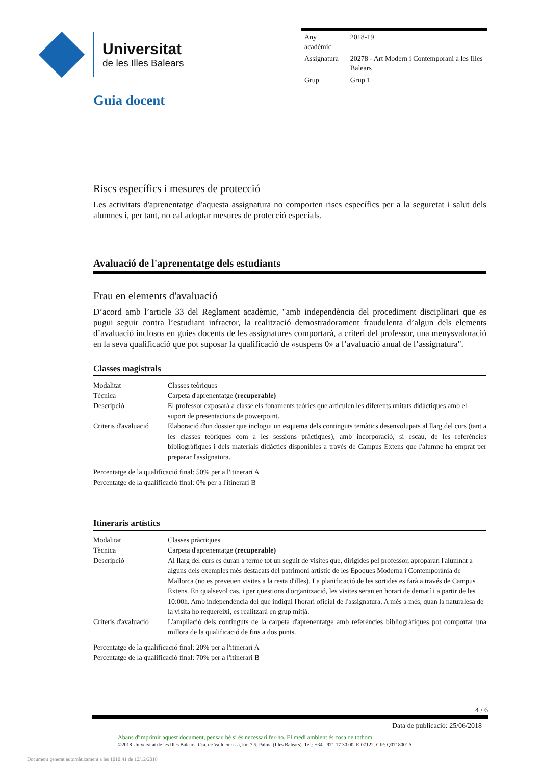Universitat
de les Illes Balears
| Any acadèmic | 2018-19 |
| Assignatura | 20278 - Art Modern i Contemporani a les Illes Balears |
| Grup | Grup 1 |
Guia docent
Riscs específics i mesures de protecció
Les activitats d'aprenentatge d'aquesta assignatura no comporten riscs específics per a la seguretat i salut dels alumnes i, per tant, no cal adoptar mesures de protecció especials.
Avaluació de l'aprenentatge dels estudiants
Frau en elements d'avaluació
D’acord amb l’article 33 del Reglament acadèmic, "amb independència del procediment disciplinari que es pugui seguir contra l’estudiant infractor, la realització demostradorament fraudulenta d’algun dels elements d’avaluació inclosos en guies docents de les assignatures comportarà, a criteri del professor, una menysvaloració en la seva qualificació que pot suposar la qualificació de «suspens 0» a l’avaluació anual de l’assignatura".
Classes magistrals
| Modalitat | Classes teòriques |
| Tècnica | Carpeta d'aprenentatge (recuperable) |
| Descripció | El professor exposarà a classe els fonaments teòrics que articulen les diferents unitats didàctiques amb el suport de presentacions de powerpoint. |
| Criteris d'avaluació | Elaboració d'un dossier que inclogui un esquema dels continguts temàtics desenvolupats al llarg del curs (tant a les classes teòriques com a les sessions pràctiques), amb incorporació, si escau, de les referències bibliogràfiques i dels materials didàctics disponibles a través de Campus Extens que l'alumne ha emprat per preparar l'assignatura. |
Percentatge de la qualificació final: 50% per a l'itinerari A
Percentatge de la qualificació final: 0% per a l'itinerari B
Itineraris artístics
| Modalitat | Classes pràctiques |
| Tècnica | Carpeta d'aprenentatge (recuperable) |
| Descripció | Al llarg del curs es duran a terme tot un seguit de visites que, dirigides pel professor, aproparan l'alumnat a alguns dels exemples més destacats del patrimoni artístic de les Èpoques Moderna i Contemporània de Mallorca (no es preveuen visites a la resta d'illes). La planificació de les sortides es farà a través de Campus Extens. En qualsevol cas, i per qüestions d'organització, les visites seran en horari de dematí i a partir de les 10:00h. Amb independència del que indiqui l'horari oficial de l'assignatura. A més a més, quan la naturalesa de la visita ho requereixi, es realitzarà en grup mitjà. |
| Criteris d'avaluació | L'ampliació dels continguts de la carpeta d'aprenentatge amb referències bibliogràfiques pot comportar una millora de la qualificació de fins a dos punts. |
Percentatge de la qualificació final: 20% per a l'itinerari A
Percentatge de la qualificació final: 70% per a l'itinerari B
4 / 6
Data de publicació: 25/06/2018
Abans d'imprimir aquest document, pensau bé si és necessari fer-ho. El medi ambient és cosa de tothom.
©2018 Universitat de les Illes Balears. Cra. de Valldemossa, km 7.5. Palma (Illes Balears). Tel.: +34 - 971 17 30 00. E-07122. CIF: Q0718001A
Document generat automàticament a les 1010:41 de 12/12/2018